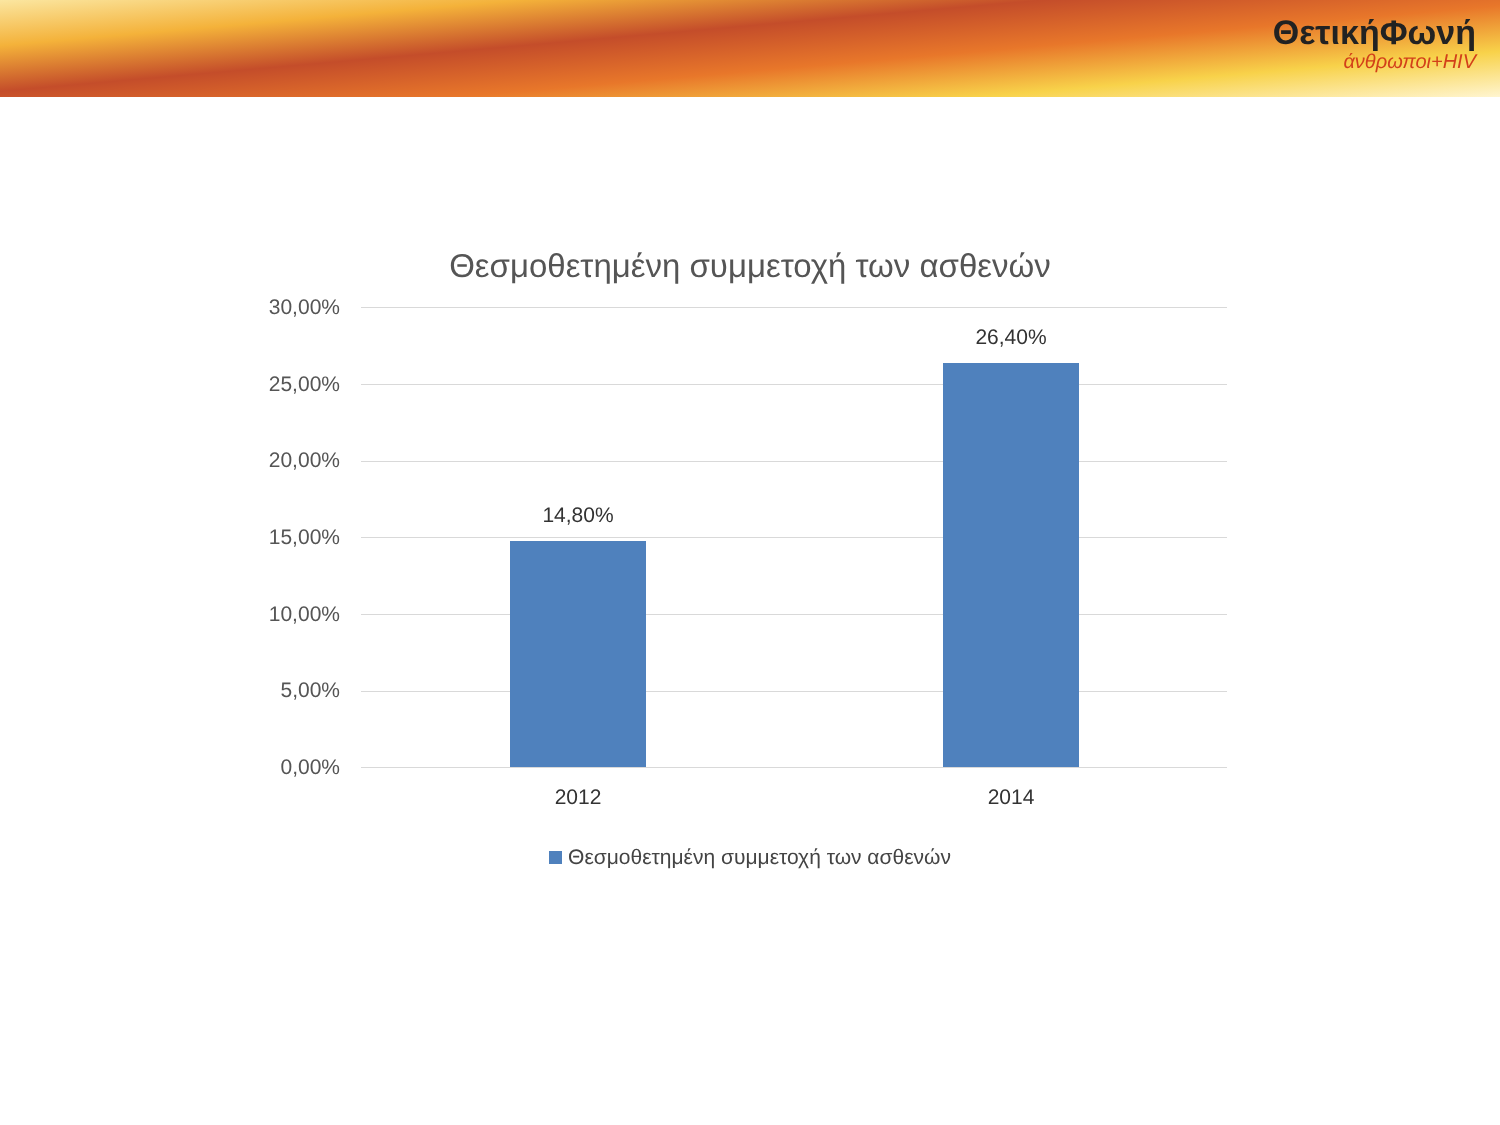ΘετικήΦωνή
άνθρωποι+HIV
Θεσμοθετημένη συμμετοχή των ασθενών
30,00%
25,00%
20,00%
15,00%
10,00%
5,00%
0,00%
14,80%
26,40%
2012 2014
Θεσμοθετημένη συμμετοχή των ασθενών